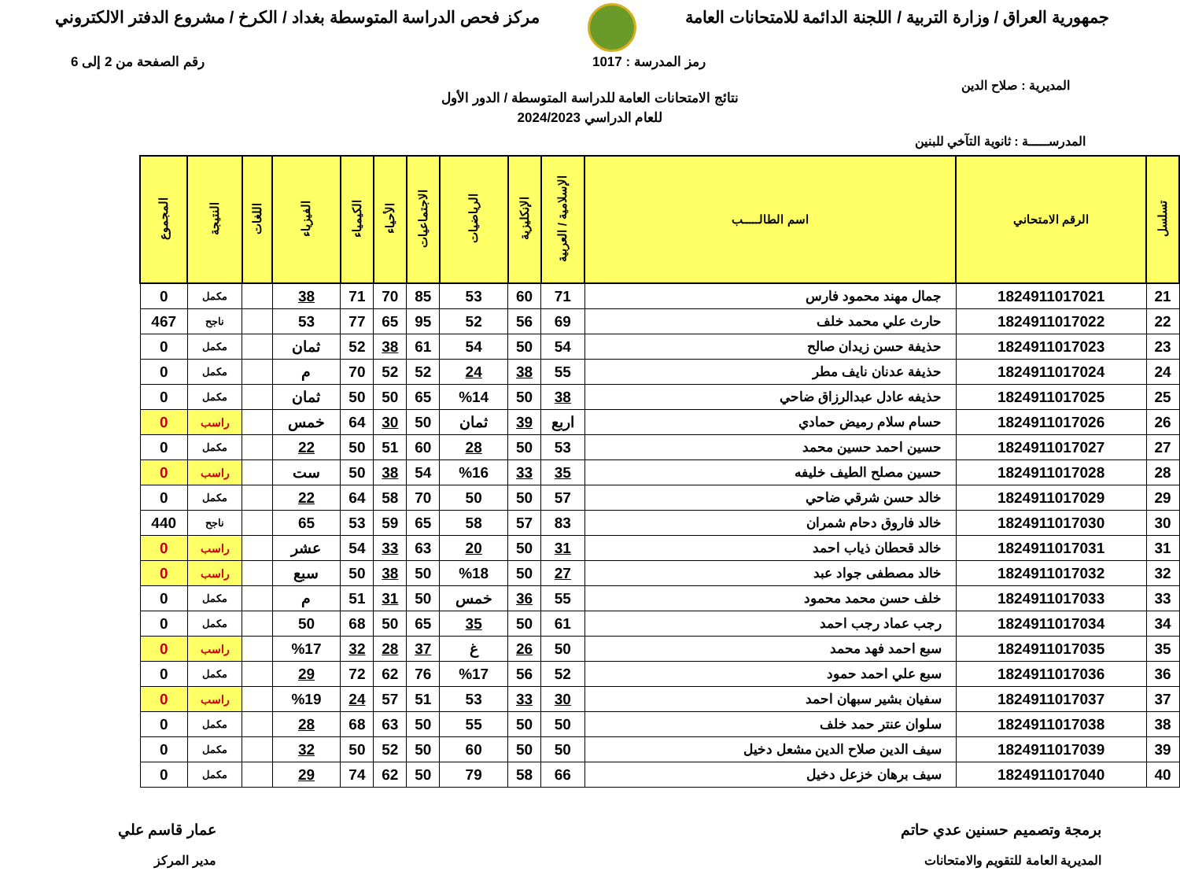جمهورية العراق / وزارة التربية / اللجنة الدائمة للامتحانات العامة
مركز فحص الدراسة المتوسطة بغداد / الكرخ / مشروع الدفتر الالكتروني
رمز المدرسة : 1017 رقم الصفحة من 2 إلى 6
المديرية : صلاح الدين
نتائج الامتحانات العامة للدراسة المتوسطة / الدور الأول
للعام الدراسي 2024/2023
المدرســـــة : ثانوية التآخي للبنين
| تسلسل | الرقم الامتحاني | اسم الطالـــــب | الإسلامية / العربية | الإنكليزية | الرياضيات | الاجتماعيات | الأحياء | الكيمياء | الفيزياء | اللغات | النتيجة | المجموع |
| --- | --- | --- | --- | --- | --- | --- | --- | --- | --- | --- | --- | --- |
| 21 | 1824911017021 | جمال مهند محمود فارس | 71 | 60 | 53 | 85 | 70 | 71 | 38 | | مكمل | 0 |
| 22 | 1824911017022 | حارث علي محمد خلف | 69 | 56 | 52 | 95 | 65 | 77 | 53 | | ناجح | 467 |
| 23 | 1824911017023 | حذيفة حسن زيدان صالح | 54 | 50 | 54 | 61 | 38 | 52 | ثمان | | مكمل | 0 |
| 24 | 1824911017024 | حذيفة عدنان نايف مطر | 55 | 38 | 24 | 52 | 52 | 70 | م | | مكمل | 0 |
| 25 | 1824911017025 | حذيفه عادل عبدالرزاق ضاحي | 38 | 50 | %14 | 65 | 50 | 50 | ثمان | | مكمل | 0 |
| 26 | 1824911017026 | حسام سلام رميض حمادي | اربع | 39 | ثمان | 50 | 30 | 64 | خمس | | راسب | 0 |
| 27 | 1824911017027 | حسين احمد حسين محمد | 53 | 50 | 28 | 60 | 51 | 50 | 22 | | مكمل | 0 |
| 28 | 1824911017028 | حسين مصلح الطيف خليفه | 35 | 33 | %16 | 54 | 38 | 50 | ست | | راسب | 0 |
| 29 | 1824911017029 | خالد حسن شرقي ضاحي | 57 | 50 | 50 | 70 | 58 | 64 | 22 | | مكمل | 0 |
| 30 | 1824911017030 | خالد فاروق دحام شمران | 83 | 57 | 58 | 65 | 59 | 53 | 65 | | ناجح | 440 |
| 31 | 1824911017031 | خالد قحطان ذياب احمد | 31 | 50 | 20 | 63 | 33 | 54 | عشر | | راسب | 0 |
| 32 | 1824911017032 | خالد مصطفى جواد عبد | 27 | 50 | %18 | 50 | 38 | 50 | سبع | | راسب | 0 |
| 33 | 1824911017033 | خلف حسن محمد محمود | 55 | 36 | خمس | 50 | 31 | 51 | م | | مكمل | 0 |
| 34 | 1824911017034 | رجب عماد رجب احمد | 61 | 50 | 35 | 65 | 50 | 68 | 50 | | مكمل | 0 |
| 35 | 1824911017035 | سبع احمد فهد محمد | 50 | 26 | غ | 37 | 28 | 32 | %17 | | راسب | 0 |
| 36 | 1824911017036 | سبع علي احمد حمود | 52 | 56 | %17 | 76 | 62 | 72 | 29 | | مكمل | 0 |
| 37 | 1824911017037 | سفيان بشير سبهان احمد | 30 | 33 | 53 | 51 | 57 | 24 | %19 | | راسب | 0 |
| 38 | 1824911017038 | سلوان عنتر حمد خلف | 50 | 50 | 55 | 50 | 63 | 68 | 28 | | مكمل | 0 |
| 39 | 1824911017039 | سيف الدين صلاح الدين مشعل دخيل | 50 | 50 | 60 | 50 | 52 | 50 | 32 | | مكمل | 0 |
| 40 | 1824911017040 | سيف برهان خزعل دخيل | 66 | 58 | 79 | 50 | 62 | 74 | 29 | | مكمل | 0 |
برمجة وتصميم حسنين عدي حاتم
المديرية العامة للتقويم والامتحانات
عمار قاسم علي
مدير المركز